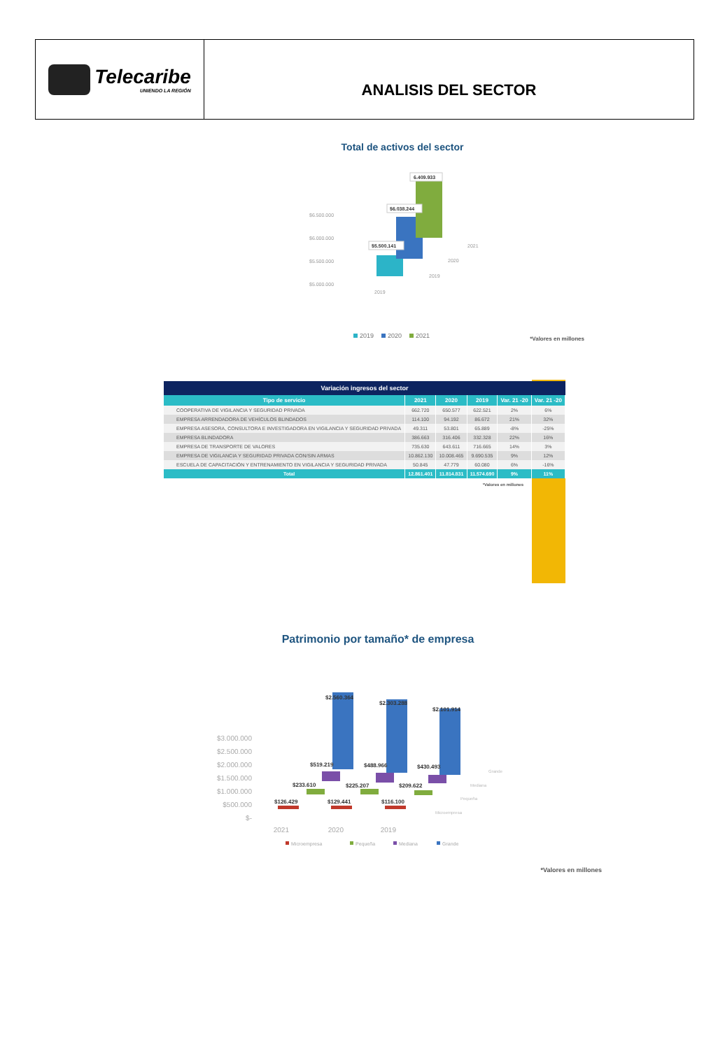Telecaribe
UNIENDO LA REGIÓN
ANALISIS DEL SECTOR
Total de activos del sector
$6.500.000
$6.000.000
$5.500.000
$5.000.000
2019
2019
2020
2021
$5.500.141
$6.038.244
6.409.933
2019
2020
2021
*Valores en millones
Variación ingresos del sector
| Tipo de servicio | 2021 | 2020 | 2019 | Var. 21 -20 | Var. 21 -20 |
| --- | --- | --- | --- | --- | --- |
| COOPERATIVA DE VIGILANCIA Y SEGURIDAD PRIVADA | 662.720 | 650.577 | 622.521 | 2% | 6% |
| EMPRESA ARRENDADORA DE VEHÍCULOS BLINDADOS | 114.100 | 94.192 | 86.672 | 21% | 32% |
| EMPRESA ASESORA, CONSULTORA E INVESTIGADORA EN VIGILANCIA Y SEGURIDAD PRIVADA | 49.311 | 53.801 | 65.889 | -8% | -25% |
| EMPRESA BLINDADORA | 386.663 | 316.406 | 332.328 | 22% | 16% |
| EMPRESA DE TRANSPORTE DE VALORES | 735.630 | 643.611 | 716.665 | 14% | 3% |
| EMPRESA DE VIGILANCIA Y SEGURIDAD PRIVADA CON/SIN ARMAS | 10.862.130 | 10.008.465 | 9.690.535 | 9% | 12% |
| ESCUELA DE CAPACITACIÓN Y ENTRENAMIENTO EN VIGILANCIA Y SEGURIDAD PRIVADA | 50.845 | 47.779 | 60.080 | 6% | -16% |
| Total | 12.861.401 | 11.814.831 | 11.574.690 | 9% | 11% |
*Valores en millones
Patrimonio por tamaño* de empresa
$3.000.000
$2.500.000
$2.000.000
$1.500.000
$1.000.000
$500.000
$-
2021
2020
2019
Grande
Mediana
Pequeña
Microempresa
$2.560.364
$2.303.288
$2.101.914
$519.219
$488.966
$430.493
$233.610
$225.207
$209.622
$126.429
$129.441
$116.100
Microempresa
Pequeña
Mediana
Grande
*Valores en millones